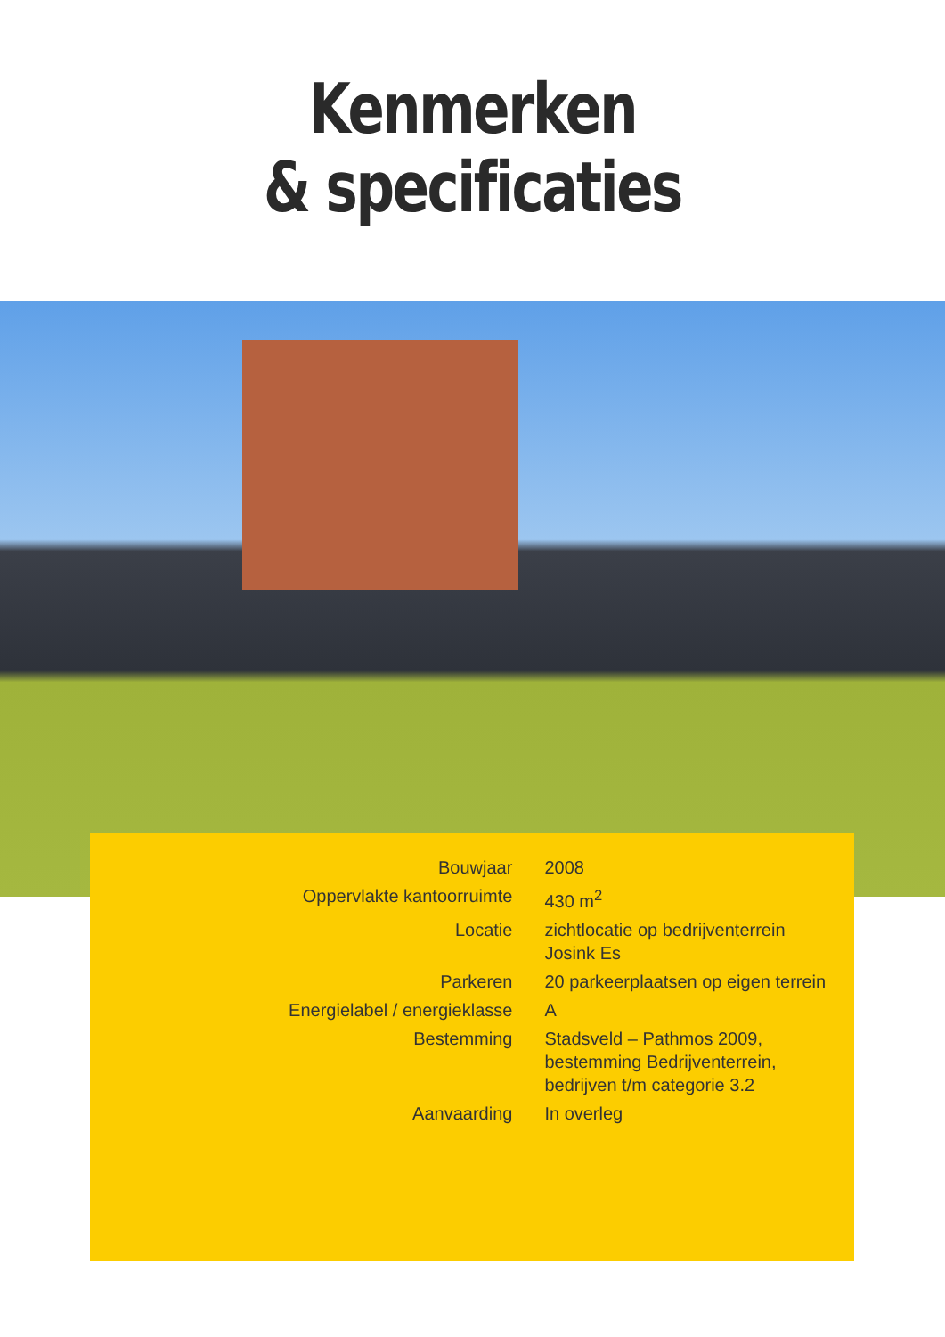Kenmerken
& specificaties
| Bouwjaar | 2008 |
| Oppervlakte kantoorruimte | 430 m<sup>2</sup> |
| Locatie | zichtlocatie op bedrijventerrein Josink Es |
| Parkeren | 20 parkeerplaatsen op eigen terrein |
| Energielabel / energieklasse | A |
| Bestemming | Stadsveld – Pathmos 2009, bestemming Bedrijventerrein, bedrijven t/m categorie 3.2 |
| Aanvaarding | In overleg |